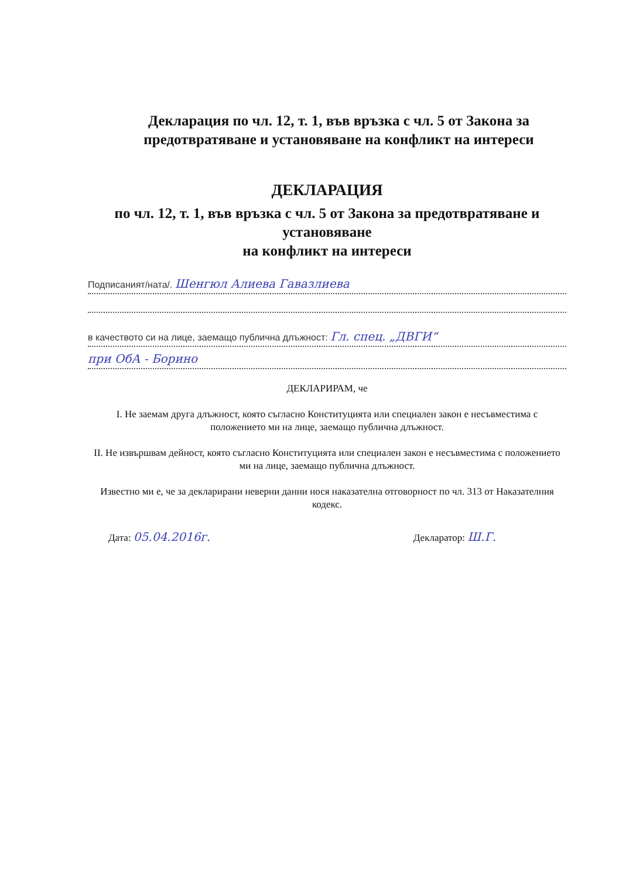Декларация по чл. 12, т. 1, във връзка с чл. 5 от Закона за предотвратяване и установяване на конфликт на интереси
ДЕКЛАРАЦИЯ
по чл. 12, т. 1, във връзка с чл. 5 от Закона за предотвратяване и установяване
на конфликт на интереси
Подписаният/ната/. Шенгюл Алиева Гавазлиева
в качеството си на лице, заемащо публична длъжност: Гл. спец. „ДВГИ“
при ОбА - Борино
ДЕКЛАРИРАМ, че
I. Не заемам друга длъжност, която съгласно Конституцията или специален закон е несъвместима с положението ми на лице, заемащо публична длъжност.
II. Не извършвам дейност, която съгласно Конституцията или специален закон е несъвместима с положението ми на лице, заемащо публична длъжност.
Известно ми е, че за декларирани неверни данни нося наказателна отговорност по чл. 313 от Наказателния кодекс.
Дата: 05.04.2016г. Декларатор: Ш.Г.